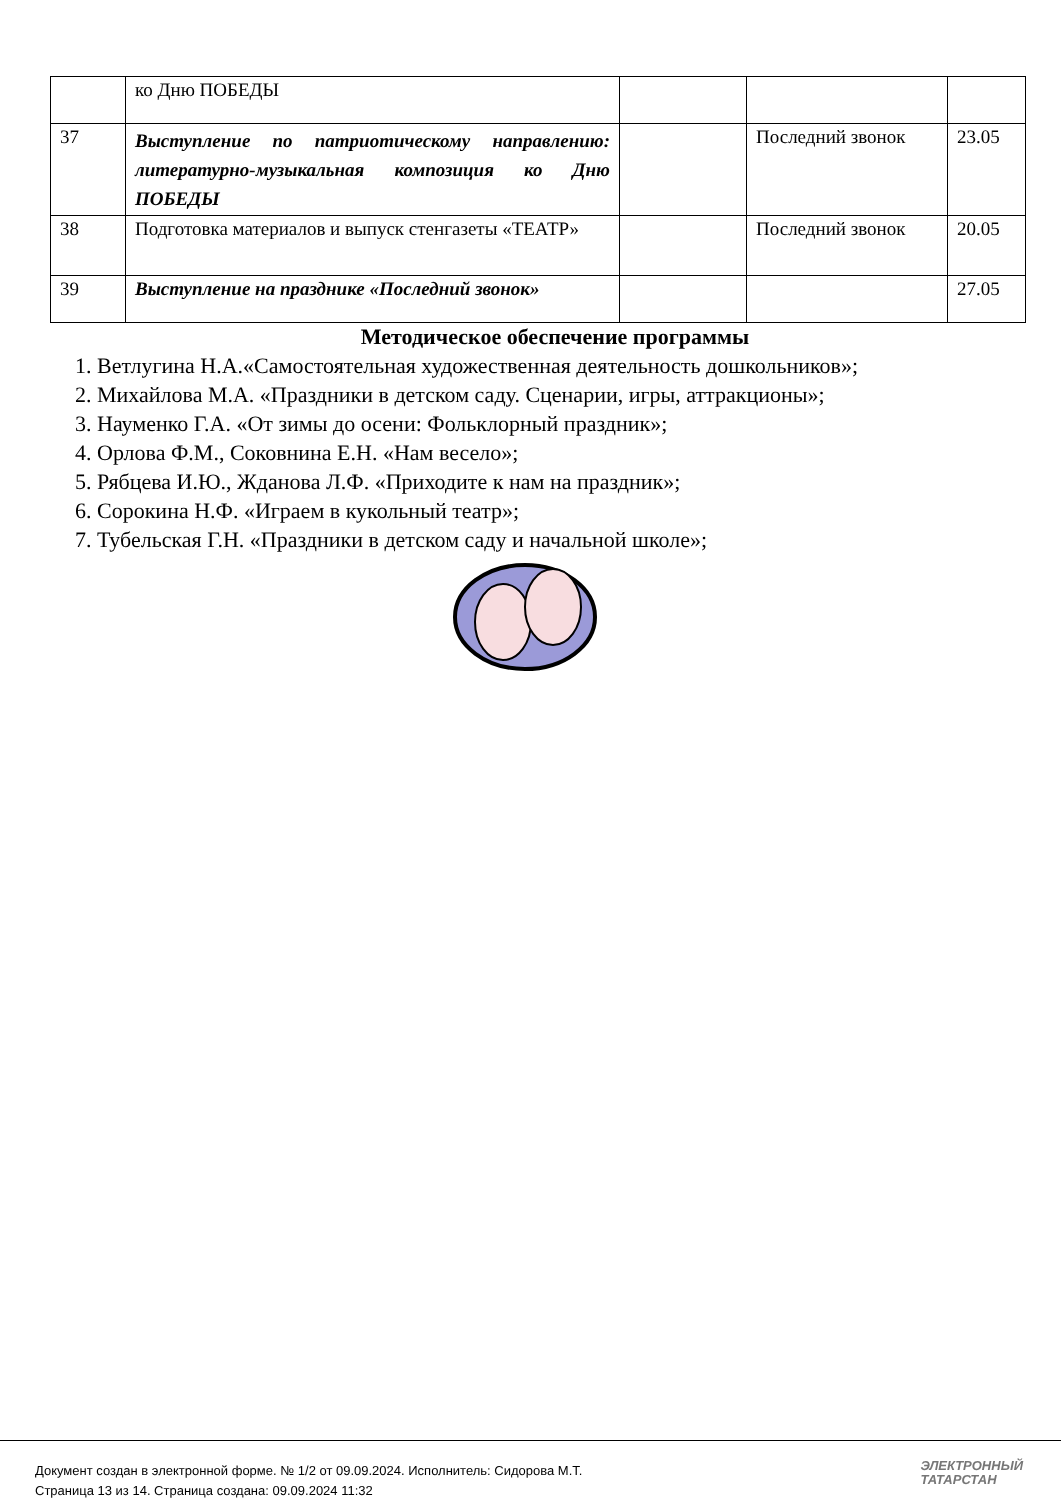| | ко Дню ПОБЕДЫ | | | |
| 37 | Выступление по патриотическому направлению: литературно-музыкальная композиция ко Дню ПОБЕДЫ | | Последний звонок | 23.05 |
| 38 | Подготовка материалов и выпуск стенгазеты «ТЕАТР» | | Последний звонок | 20.05 |
| 39 | Выступление на празднике «Последний звонок» | | | 27.05 |
Методическое обеспечение программы
1. Ветлугина Н.А.«Самостоятельная художественная деятельность дошкольников»;
2. Михайлова М.А. «Праздники в детском саду. Сценарии, игры, аттракционы»;
3. Науменко Г.А. «От зимы до осени: Фольклорный праздник»;
4. Орлова Ф.М., Соковнина Е.Н. «Нам весело»;
5. Рябцева И.Ю., Жданова Л.Ф. «Приходите к нам на праздник»;
6. Сорокина Н.Ф. «Играем в кукольный театр»;
7. Тубельская Г.Н. «Праздники в детском саду и начальной школе»;
Документ создан в электронной форме. № 1/2 от 09.09.2024. Исполнитель: Сидорова М.Т.
Страница 13 из 14. Страница создана: 09.09.2024 11:32
ЭЛЕКТРОННЫЙ
ТАТАРСТАН